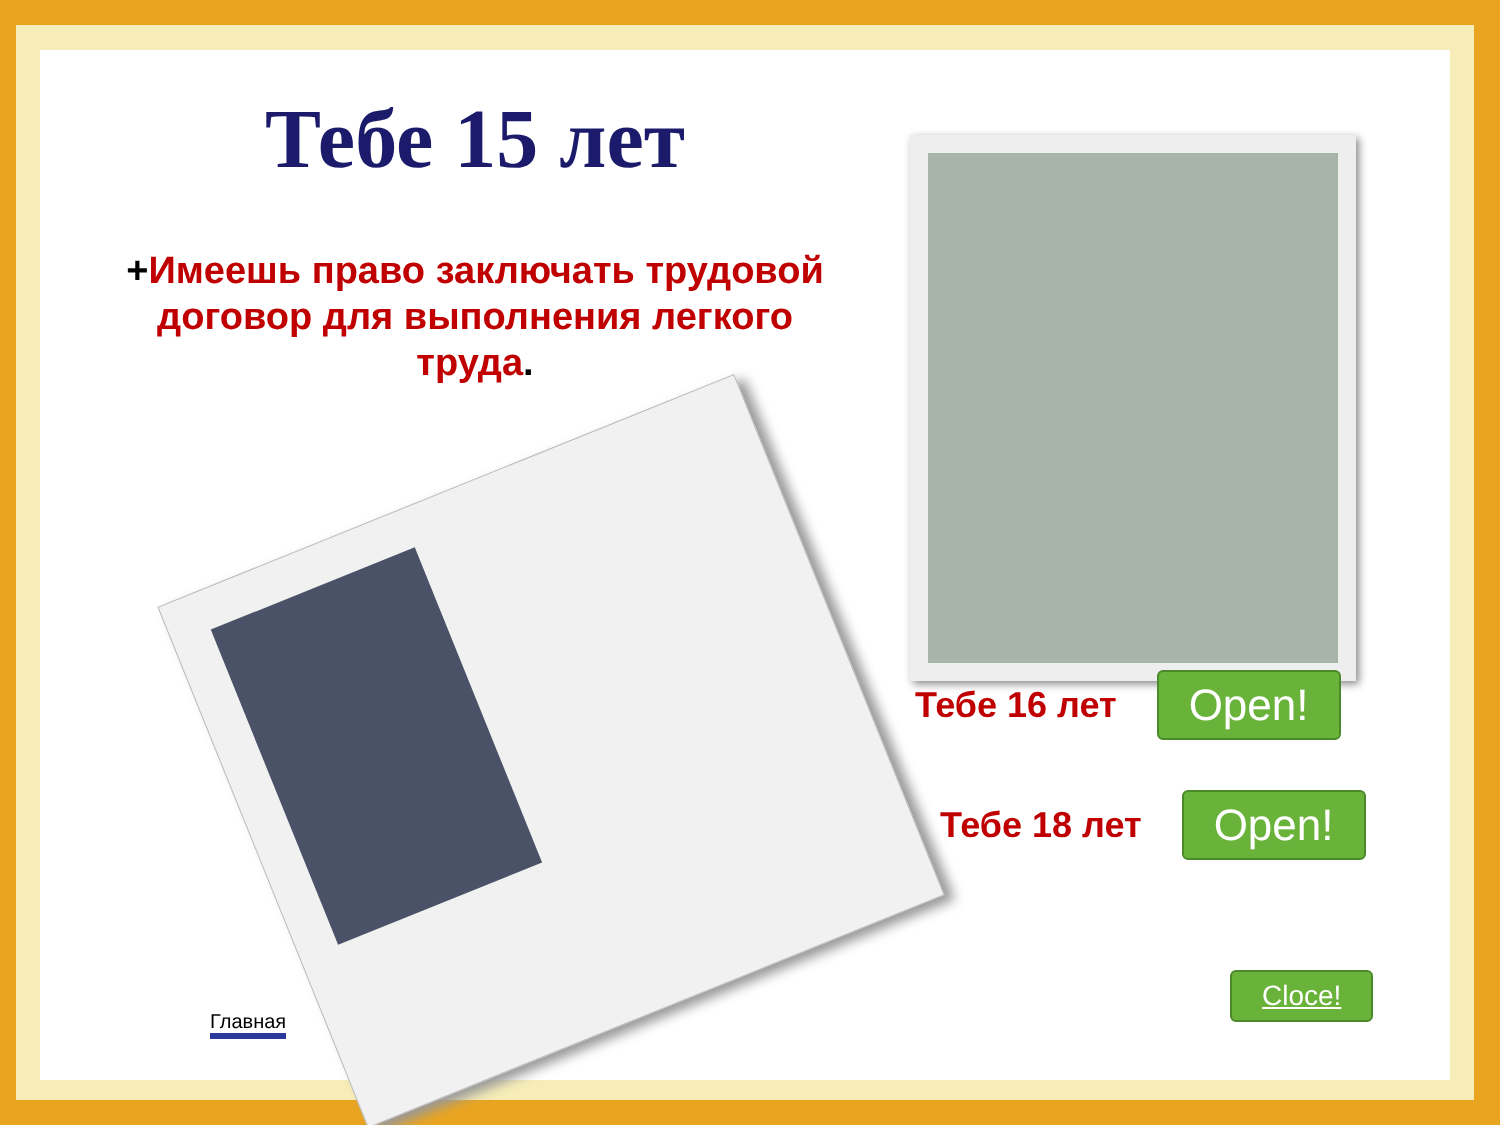Тебе 15 лет
+Имеешь право заключать трудовой договор для выполнения легкого труда.
Тебе 16 лет Open!
Тебе 18 лет Open!
Cloce!
Главная